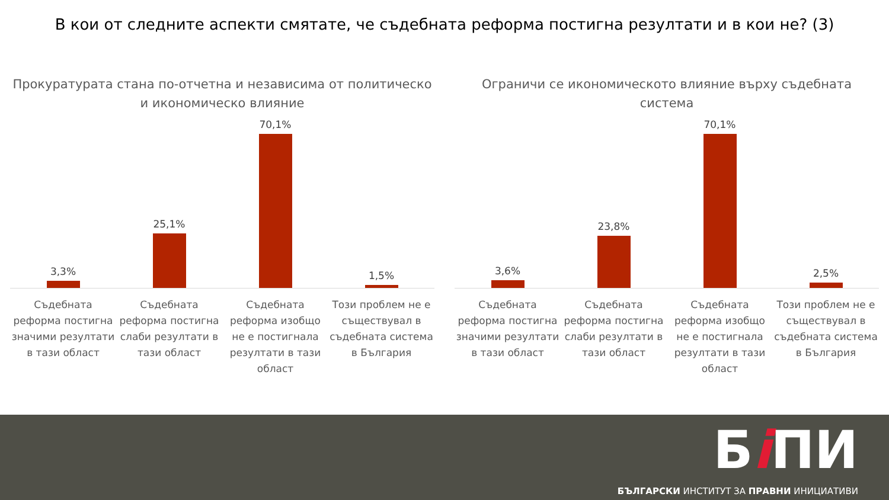В кои от следните аспекти смятате, че съдебната реформа постигна резултати и в кои не? (3)
Прокуратурата стана по-отчетна и независима от политическо и икономическо влияние
3,3% 25,1% 70,1% 1,5%
Съдебната реформа постигна значими резултати в тази област
Съдебната реформа постигна слаби резултати в тази област
Съдебната реформа изобщо не е постигнала резултати в тази област
Този проблем не е съществувал в съдебната система в България
Ограничи се икономическото влияние върху съдебната система
3,6% 23,8% 70,1% 2,5%
Съдебната реформа постигна значими резултати в тази област
Съдебната реформа постигна слаби резултати в тази област
Съдебната реформа изобщо не е постигнала резултати в тази област
Този проблем не е съществувал в съдебната система в България
Бi ПИ
БЪЛГАРСКИ ИНСТИТУТ ЗА ПРАВНИ ИНИЦИАТИВИ